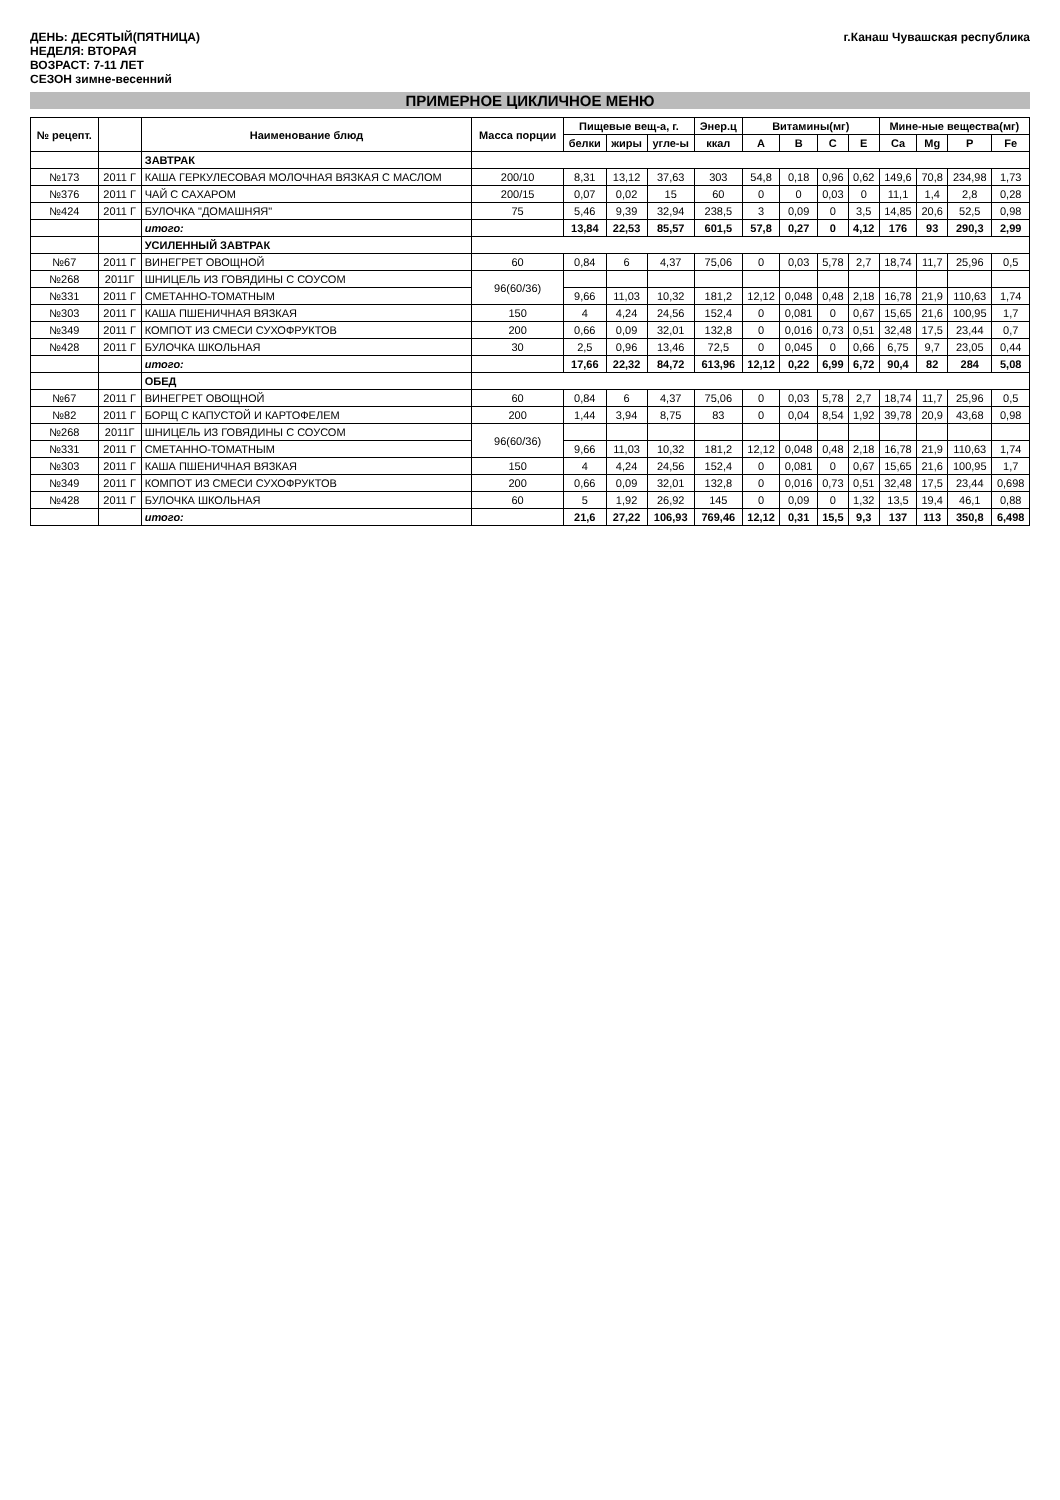ДЕНЬ: ДЕСЯТЫЙ(ПЯТНИЦА)
НЕДЕЛЯ: ВТОРАЯ
ВОЗРАСТ: 7-11 ЛЕТ
СЕЗОН зимне-весенний
г.Канаш Чувашская республика
ПРИМЕРНОЕ ЦИКЛИЧНОЕ МЕНЮ
| № рецепт. | | Наименование блюд | Масса порции | Пищевые вещ-а, г. | | | Энер.ц | Витамины(мг) | | | | Мине-ные вещества(мг) | | | |
| --- | --- | --- | --- | --- | --- | --- | --- | --- | --- | --- | --- | --- | --- | --- | --- |
| | | | | белки | жиры | угле-ы | ккал | A | B | C | E | Ca | Mg | P | Fe |
| | | ЗАВТРАК | | | | | | | | | | | | | |
| №173 | 2011 Г | КАША ГЕРКУЛЕСОВАЯ МОЛОЧНАЯ ВЯЗКАЯ С МАСЛОМ | 200/10 | 8,31 | 13,12 | 37,63 | 303 | 54,8 | 0,18 | 0,96 | 0,62 | 149,6 | 70,8 | 234,98 | 1,73 |
| №376 | 2011 Г | ЧАЙ С САХАРОМ | 200/15 | 0,07 | 0,02 | 15 | 60 | 0 | 0 | 0,03 | 0 | 11,1 | 1,4 | 2,8 | 0,28 |
| №424 | 2011 Г | БУЛОЧКА "ДОМАШНЯЯ" | 75 | 5,46 | 9,39 | 32,94 | 238,5 | 3 | 0,09 | 0 | 3,5 | 14,85 | 20,6 | 52,5 | 0,98 |
| | | итого: | | 13,84 | 22,53 | 85,57 | 601,5 | 57,8 | 0,27 | 0 | 4,12 | 176 | 93 | 290,3 | 2,99 |
| | | УСИЛЕННЫЙ ЗАВТРАК | | | | | | | | | | | | | |
| №67 | 2011 Г | ВИНЕГРЕТ ОВОЩНОЙ | 60 | 0,84 | 6 | 4,37 | 75,06 | 0 | 0,03 | 5,78 | 2,7 | 18,74 | 11,7 | 25,96 | 0,5 |
| №268 | 2011Г | ШНИЦЕЛЬ ИЗ ГОВЯДИНЫ С СОУСОМ | 96(60/36) | | | | | | | | | | | | |
| №331 | 2011 Г | СМЕТАННО-ТОМАТНЫМ | | 9,66 | 11,03 | 10,32 | 181,2 | 12,12 | 0,048 | 0,48 | 2,18 | 16,78 | 21,9 | 110,63 | 1,74 |
| №303 | 2011 Г | КАША ПШЕНИЧНАЯ ВЯЗКАЯ | 150 | 4 | 4,24 | 24,56 | 152,4 | 0 | 0,081 | 0 | 0,67 | 15,65 | 21,6 | 100,95 | 1,7 |
| №349 | 2011 Г | КОМПОТ ИЗ СМЕСИ СУХОФРУКТОВ | 200 | 0,66 | 0,09 | 32,01 | 132,8 | 0 | 0,016 | 0,73 | 0,51 | 32,48 | 17,5 | 23,44 | 0,7 |
| №428 | 2011 Г | БУЛОЧКА ШКОЛЬНАЯ | 30 | 2,5 | 0,96 | 13,46 | 72,5 | 0 | 0,045 | 0 | 0,66 | 6,75 | 9,7 | 23,05 | 0,44 |
| | | итого: | | 17,66 | 22,32 | 84,72 | 613,96 | 12,12 | 0,22 | 6,99 | 6,72 | 90,4 | 82 | 284 | 5,08 |
| | | ОБЕД | | | | | | | | | | | | | |
| №67 | 2011 Г | ВИНЕГРЕТ ОВОЩНОЙ | 60 | 0,84 | 6 | 4,37 | 75,06 | 0 | 0,03 | 5,78 | 2,7 | 18,74 | 11,7 | 25,96 | 0,5 |
| №82 | 2011 Г | БОРЩ С КАПУСТОЙ И КАРТОФЕЛЕМ | 200 | 1,44 | 3,94 | 8,75 | 83 | 0 | 0,04 | 8,54 | 1,92 | 39,78 | 20,9 | 43,68 | 0,98 |
| №268 | 2011Г | ШНИЦЕЛЬ ИЗ ГОВЯДИНЫ С СОУСОМ | 96(60/36) | | | | | | | | | | | | |
| №331 | 2011 Г | СМЕТАННО-ТОМАТНЫМ | | 9,66 | 11,03 | 10,32 | 181,2 | 12,12 | 0,048 | 0,48 | 2,18 | 16,78 | 21,9 | 110,63 | 1,74 |
| №303 | 2011 Г | КАША ПШЕНИЧНАЯ ВЯЗКАЯ | 150 | 4 | 4,24 | 24,56 | 152,4 | 0 | 0,081 | 0 | 0,67 | 15,65 | 21,6 | 100,95 | 1,7 |
| №349 | 2011 Г | КОМПОТ ИЗ СМЕСИ СУХОФРУКТОВ | 200 | 0,66 | 0,09 | 32,01 | 132,8 | 0 | 0,016 | 0,73 | 0,51 | 32,48 | 17,5 | 23,44 | 0,698 |
| №428 | 2011 Г | БУЛОЧКА ШКОЛЬНАЯ | 60 | 5 | 1,92 | 26,92 | 145 | 0 | 0,09 | 0 | 1,32 | 13,5 | 19,4 | 46,1 | 0,88 |
| | | итого: | | 21,6 | 27,22 | 106,93 | 769,46 | 12,12 | 0,31 | 15,5 | 9,3 | 137 | 113 | 350,8 | 6,498 |